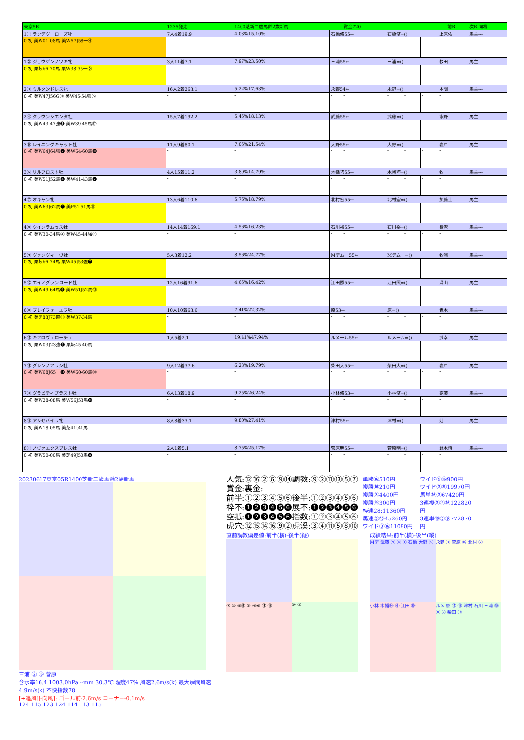| 東京5R | 1235発走 | 1400芝新二歳馬齢2歳新馬 | | 賞金720 | | | | | 前R | 次R 同場 |
| 1① ランデヴーローズ牝 | 7人4着19.9 | 4.03%15.10% | 石橋脩55← | | 石橋脩=() | | | 上原佑 | | 馬主--- |
| 0 初 美W01-08馬 美W57J58一④ | - | - | - | - | - | - | - | - | | |
| 1② ジョウゲンノツキ牝 | 3人11着7.1 | 7.97%23.50% | 三浦55← | | 三浦=() | | | 牧田 | | 馬主--- |
| 0 初 栗坂b6-70馬 栗W38j35一⓪ | - | - | - | - | - | - | - | - | | |
| 2③ ミルタンドレス牝 | 16人2着263.1 | 5.22%17.63% | 永野54← | | 永野=() | | | 本間 | | 馬主--- |
| 0 初 美W47J56G⓪ 美W45-54強⑤ | - | - | - | - | - | - | - | - | | |
| 2④ クラウンシエンタ牡 | 15人7着192.2 | 5.45%18.13% | 武藤55← | | 武藤=() | | | 水野 | | 馬主--- |
| 0 初 美W43-47強❽ 美W39-45馬⑰ | - | - | - | - | - | - | - | - | | |
| 3⑤ レイニングキャット牡 | 11人9着80.1 | 7.05%21.54% | 大野55← | | 大野=() | | | 岩戸 | | 馬主--- |
| 0 初 美W64J64強❼ 美W64-60馬❿ | - | - | - | - | - | - | - | - | | |
| 3⑥ リルフロスト牡 | 4人15着11.2 | 3.89%14.79% | 木幡巧55← | | 木幡巧=() | | | 牧 | | 馬主--- |
| 0 初 美W51J52馬❹ 美W41-43馬❼ | - | - | - | - | - | - | - | - | | |
| 4⑦ オキャン牝 | 13人6着110.6 | 5.76%18.79% | 北村宏55← | | 北村宏=() | | | 加藤士 | | 馬主--- |
| 0 初 美W63J62馬❹ 美P51-51馬⓪ | - | - | - | - | - | - | - | - | | |
| 4⑧ ウインラムセス牡 | 14人14着169.1 | 4.56%16.23% | 石川裕55← | | 石川裕=() | | | 相沢 | | 馬主--- |
| 0 初 美W30-34馬④ 美W45-44強③ | - | - | - | - | - | - | - | - | | |
| 5⑨ ヴァンヴィーヴ牡 | 5人3着12.2 | 8.56%24.77% | Mデムー55← | | Mデムー=() | | | 牧浦 | | 馬主--- |
| 0 初 栗坂b6-74馬 栗W45J53強❼ | - | - | - | - | - | - | - | - | | |
| 5⑩ エイノグランコード牡 | 12人16着91.6 | 4.65%16.42% | 江田照55← | | 江田照=() | | | 深山 | | 馬主--- |
| 0 初 美W49-64馬❹ 美W51J52馬⑫ | - | - | - | - | - | - | - | - | | |
| 6⑪ プレイフォーエフ牡 | 10人10着63.6 | 7.41%22.32% | 原53← | | 原=() | | | 青木 | | 馬主--- |
| 0 初 美芝88J73直⓪ 美W37-34馬 | - | - | - | - | - | - | - | - | | |
| 6⑫ キアロヴェローチェ | 1人5着2.1 | 19.41%47.94% | ルメール55← | | ルメール=() | | | 武幸 | | 馬主--- |
| 0 初 栗W03J23強❶ 栗坂45-40馬 | - | - | - | - | - | - | - | - | | |
| 7⑬ グレンノアラシ牡 | 9人12着37.6 | 6.23%19.79% | 柴田大55← | | 柴田大=() | | | 岩戸 | | 馬主--- |
| 0 初 美W68J65一⓭ 美W60-60馬⑩ | - | - | - | - | - | - | - | - | | |
| 7⑭ グラビティブラスト牡 | 6人13着18.9 | 9.25%26.24% | 小林脩53← | | 小林脩=() | | | 嘉藤 | | 馬主--- |
| 0 初 美W28-08馬 美W56J53馬❿ | - | - | - | - | - | - | - | - | | |
| 8⑮ アシセバイラ牝 | 8人8着33.1 | 9.80%27.41% | 津村55← | | 津村=() | | | 辻 | | 馬主--- |
| 0 初 美W18-05馬 美芝41t41馬 | - | - | - | - | - | - | - | - | | |
| 8⑯ ノヴァエクスプレス牡 | 2人1着5.1 | 8.75%25.17% | 菅原明55← | | 菅原明=() | | | 鈴木慎 | | 馬主--- |
| 0 初 美W50-00馬 美芝49J50馬❹ | - | - | - | - | - | - | - | - | | |
20230617東京05R1400芝新二歳馬齢2歳新馬
三浦 ② ⑯ 菅原
含水率16.4 1003.0hPa --mm 30.3℃ 湿度47% 風速2.6m/s(k) 最大瞬間風速4.9m/s(k) 不快指数78
[+追風][-向風]: ゴール前-2.6m/s コーナー-0.1m/s
124 115 123 124 114 113 115
人気:⑫⑯②⑥⑨⑭調教:⑨②⑪⑬⑤⑦
賞金:裏金:
前半:①②③④⑤⑥後半:①②③④⑤⑥
枠不:❶❷❸❹❺❻展不:❶❷❸❹❺❻
空抵:❶❷❸❹❺❻指数:①②③④⑤⑥
虎穴:⑫⑮⑭⑯⑨②虎渓:③④⑪⑤⑧⑩
単勝⑯510円
複勝⑯210円
複勝③4400円
複勝⑨300円
枠連28:11360円
馬連③⑯45260円
ワイド③⑯11090円
ワイド⑨⑯900円
ワイド③⑨19970円
馬単⑯③67420円
3連複③⑨⑯122820円
3連単⑯③⑨772870円
直前調教偏差値:前半(横)-後半(縦)
⑦ ⑩ ⑤⑬ ③ ④⑥ ⑱ ⑪
⑨ ②
成績結果:前半(横)-後半(縦)
Mデ 武藤 ⑨ ④ ① 石橋 大野 ⑤
永野 ③ 菅原 ⑯ 北村 ⑦
小林 木幡⑭ ⑥ 江田 ⑩
ルメ 原 ⑫ ⑪ 津村 石川 三浦 ⑮ ⑧ ② 柴田 ⑬